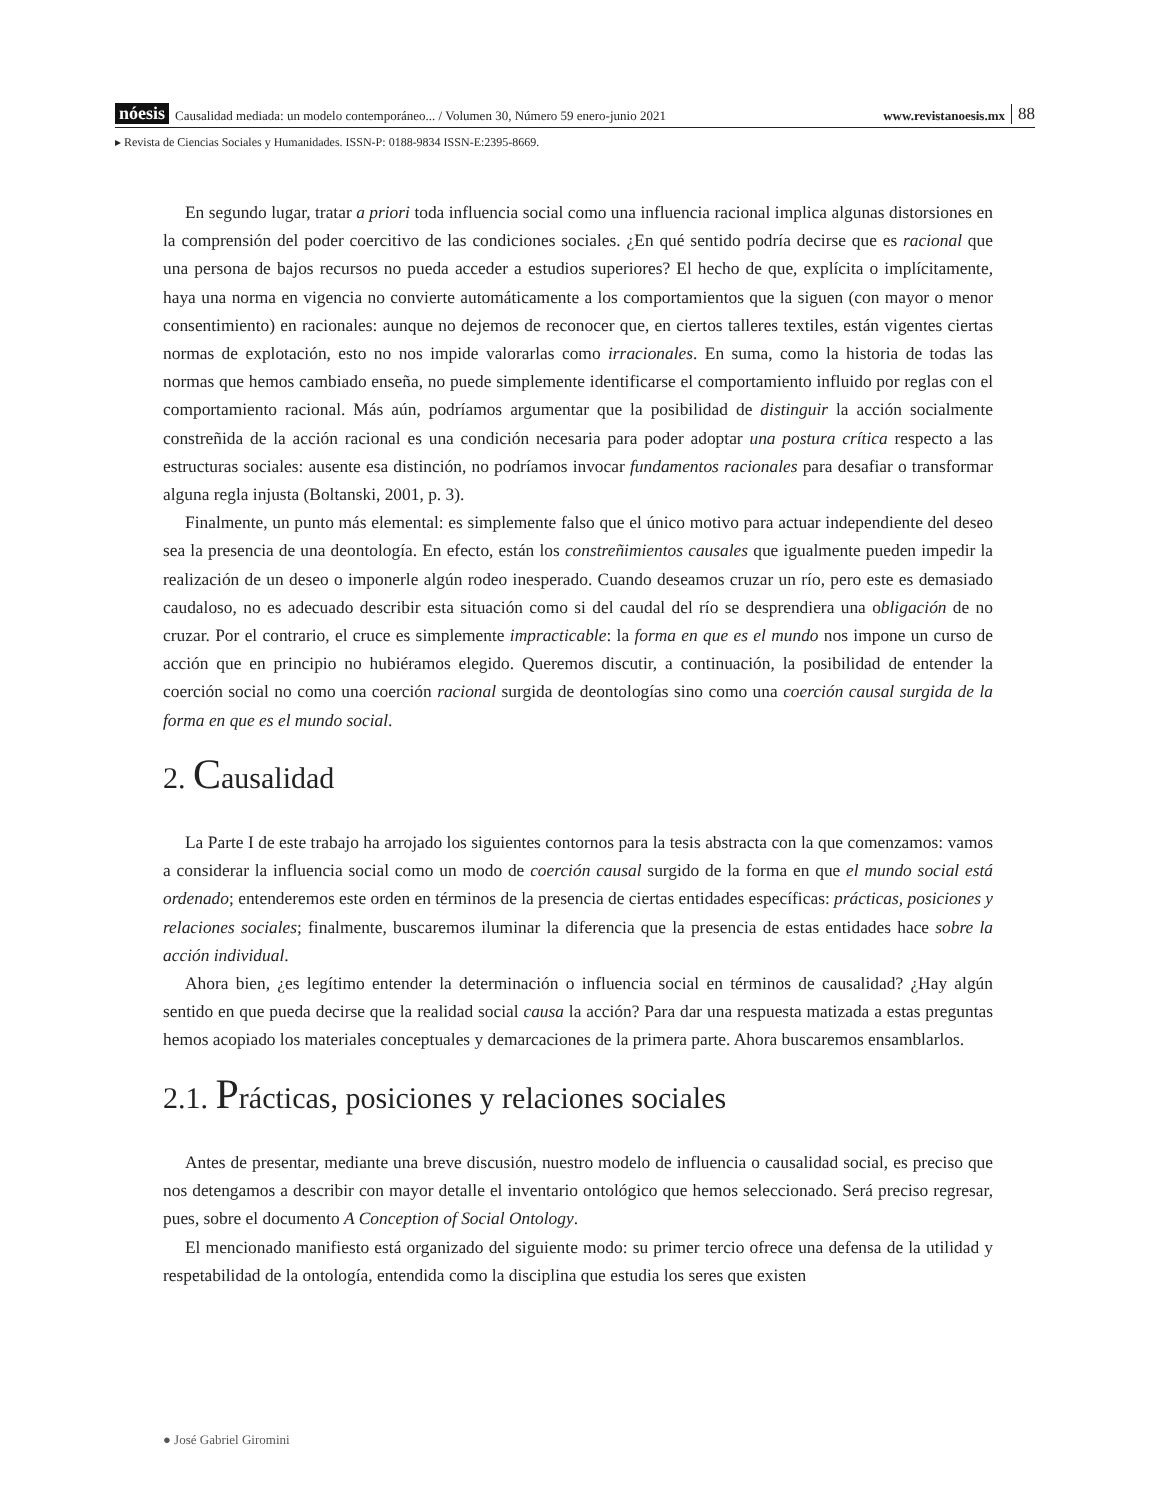nóesis Causalidad mediada: un modelo contemporáneo... / Volumen 30, Número 59 enero-junio 2021 www.revistanoesis.mx 88
▸ Revista de Ciencias Sociales y Humanidades. ISSN-P: 0188-9834 ISSN-E:2395-8669.
En segundo lugar, tratar a priori toda influencia social como una influencia racional implica algunas distorsiones en la comprensión del poder coercitivo de las condiciones sociales. ¿En qué sentido podría decirse que es racional que una persona de bajos recursos no pueda acceder a estudios superiores? El hecho de que, explícita o implícitamente, haya una norma en vigencia no convierte automáticamente a los comportamientos que la siguen (con mayor o menor consentimiento) en racionales: aunque no dejemos de reconocer que, en ciertos talleres textiles, están vigentes ciertas normas de explotación, esto no nos impide valorarlas como irracionales. En suma, como la historia de todas las normas que hemos cambiado enseña, no puede simplemente identificarse el comportamiento influido por reglas con el comportamiento racional. Más aún, podríamos argumentar que la posibilidad de distinguir la acción socialmente constreñida de la acción racional es una condición necesaria para poder adoptar una postura crítica respecto a las estructuras sociales: ausente esa distinción, no podríamos invocar fundamentos racionales para desafiar o transformar alguna regla injusta (Boltanski, 2001, p. 3).
Finalmente, un punto más elemental: es simplemente falso que el único motivo para actuar independiente del deseo sea la presencia de una deontología. En efecto, están los constreñimientos causales que igualmente pueden impedir la realización de un deseo o imponerle algún rodeo inesperado. Cuando deseamos cruzar un río, pero este es demasiado caudaloso, no es adecuado describir esta situación como si del caudal del río se desprendiera una obligación de no cruzar. Por el contrario, el cruce es simplemente impracticable: la forma en que es el mundo nos impone un curso de acción que en principio no hubiéramos elegido. Queremos discutir, a continuación, la posibilidad de entender la coerción social no como una coerción racional surgida de deontologías sino como una coerción causal surgida de la forma en que es el mundo social.
2. Causalidad
La Parte I de este trabajo ha arrojado los siguientes contornos para la tesis abstracta con la que comenzamos: vamos a considerar la influencia social como un modo de coerción causal surgido de la forma en que el mundo social está ordenado; entenderemos este orden en términos de la presencia de ciertas entidades específicas: prácticas, posiciones y relaciones sociales; finalmente, buscaremos iluminar la diferencia que la presencia de estas entidades hace sobre la acción individual.
Ahora bien, ¿es legítimo entender la determinación o influencia social en términos de causalidad? ¿Hay algún sentido en que pueda decirse que la realidad social causa la acción? Para dar una respuesta matizada a estas preguntas hemos acopiado los materiales conceptuales y demarcaciones de la primera parte. Ahora buscaremos ensamblarlos.
2.1. Prácticas, posiciones y relaciones sociales
Antes de presentar, mediante una breve discusión, nuestro modelo de influencia o causalidad social, es preciso que nos detengamos a describir con mayor detalle el inventario ontológico que hemos seleccionado. Será preciso regresar, pues, sobre el documento A Conception of Social Ontology.
El mencionado manifiesto está organizado del siguiente modo: su primer tercio ofrece una defensa de la utilidad y respetabilidad de la ontología, entendida como la disciplina que estudia los seres que existen
● José Gabriel Giromini